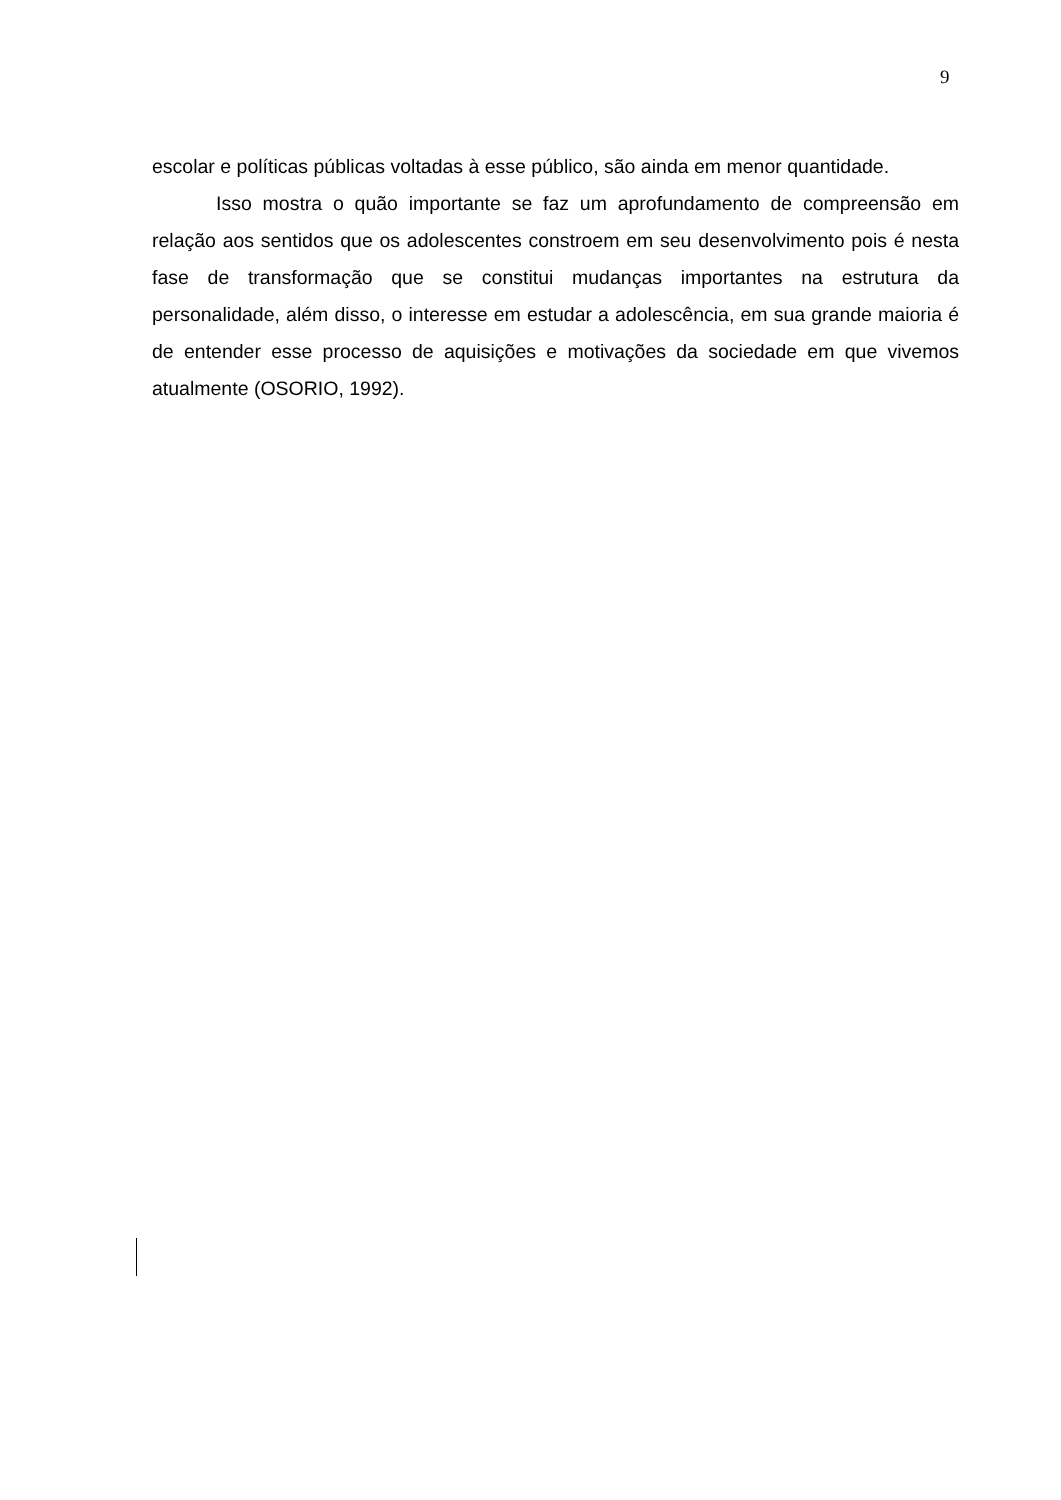9
escolar e políticas públicas voltadas à esse público, são ainda em menor quantidade.
Isso mostra o quão importante se faz um aprofundamento de compreensão em relação aos sentidos que os adolescentes constroem em seu desenvolvimento pois é nesta fase de transformação que se constitui mudanças importantes na estrutura da personalidade, além disso, o interesse em estudar a adolescência, em sua grande maioria é de entender esse processo de aquisições e motivações da sociedade em que vivemos atualmente (OSORIO, 1992).